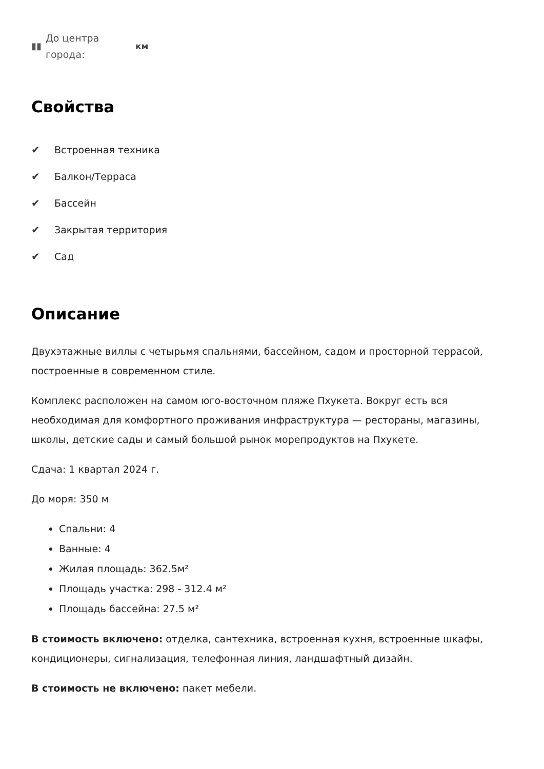▮▮ До центра
города: км
Свойства
✔ Встроенная техника
✔ Балкон/Терраса
✔ Бассейн
✔ Закрытая территория
✔ Сад
Описание
Двухэтажные виллы с четырьмя спальнями, бассейном, садом и просторной террасой, построенные в современном стиле.
Комплекс расположен на самом юго-восточном пляже Пхукета. Вокруг есть вся необходимая для комфортного проживания инфраструктура — рестораны, магазины, школы, детские сады и самый большой рынок морепродуктов на Пхукете.
Сдача: 1 квартал 2024 г.
До моря: 350 м
Спальни: 4
Ванные: 4
Жилая площадь: 362.5м²
Площадь участка: 298 - 312.4 м²
Площадь бассейна: 27.5 м²
В стоимость включено: отделка, сантехника, встроенная кухня, встроенные шкафы, кондиционеры, сигнализация, телефонная линия, ландшафтный дизайн.
В стоимость не включено: пакет мебели.